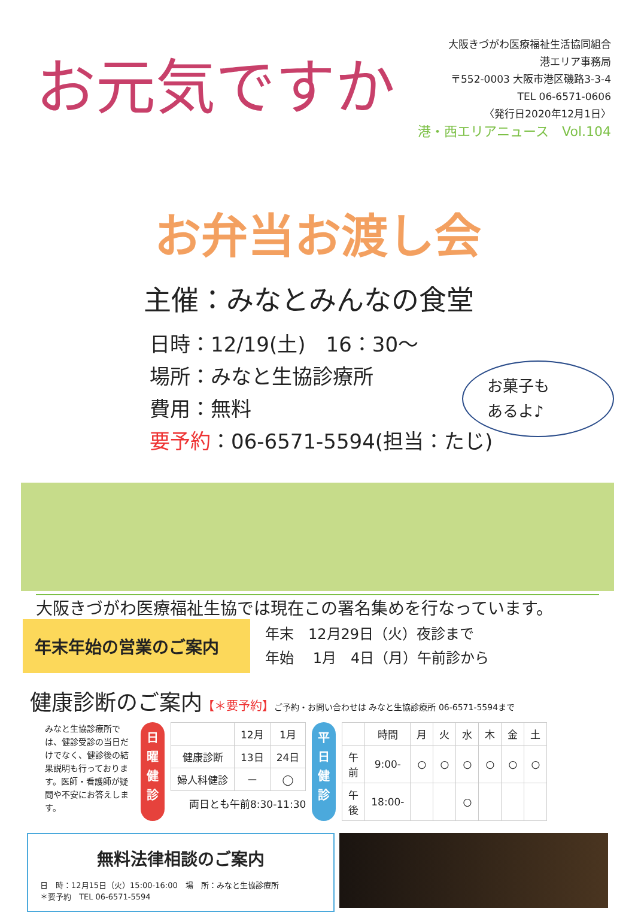お元気ですか
大阪きづがわ医療福祉生活協同組合
港エリア事務局
〒552-0003 大阪市港区磯路3-3-4
TEL 06-6571-0606
〈発行日2020年12月1日〉
港・西エリアニュース　Vol.104
お弁当お渡し会
主催：みなとみんなの食堂
日時：12/19(土)　16：30〜
場所：みなと生協診療所
費用：無料
要予約：06-6571-5594(担当：たじ)
お菓子も
あるよ♪
大阪きづがわ医療福祉生協では現在この署名集めを行なっています。
年末年始の営業のご案内
年末　12月29日（火）夜診まで
年始　 1月　4日（月）午前診から
健康診断のご案内【＊要予約】ご予約・お問い合わせは みなと生協診療所 06-6571-5594まで
みなと生協診療所では、健診受診の当日だけでなく、健診後の結果説明も行っております。医師・看護師が疑問や不安にお答えします。
日
曜
健
診
| | 12月 | 1月 |
| --- | --- | --- |
| 健康診断 | 13日 | 24日 |
| 婦人科健診 | ー | ◯ |
両日とも午前8:30-11:30
平
日
健
診
| | 時間 | 月 | 火 | 水 | 木 | 金 | 土 |
| --- | --- | --- | --- | --- | --- | --- | --- |
| 午 前 | 9:00- | ○ | ○ | ○ | ○ | ○ | ○ |
| 午 後 | 18:00- | | | ○ | | | |
無料法律相談のご案内
日　時：12月15日（火）15:00-16:00　場　所：みなと生協診療所
＊要予約　TEL 06-6571-5594